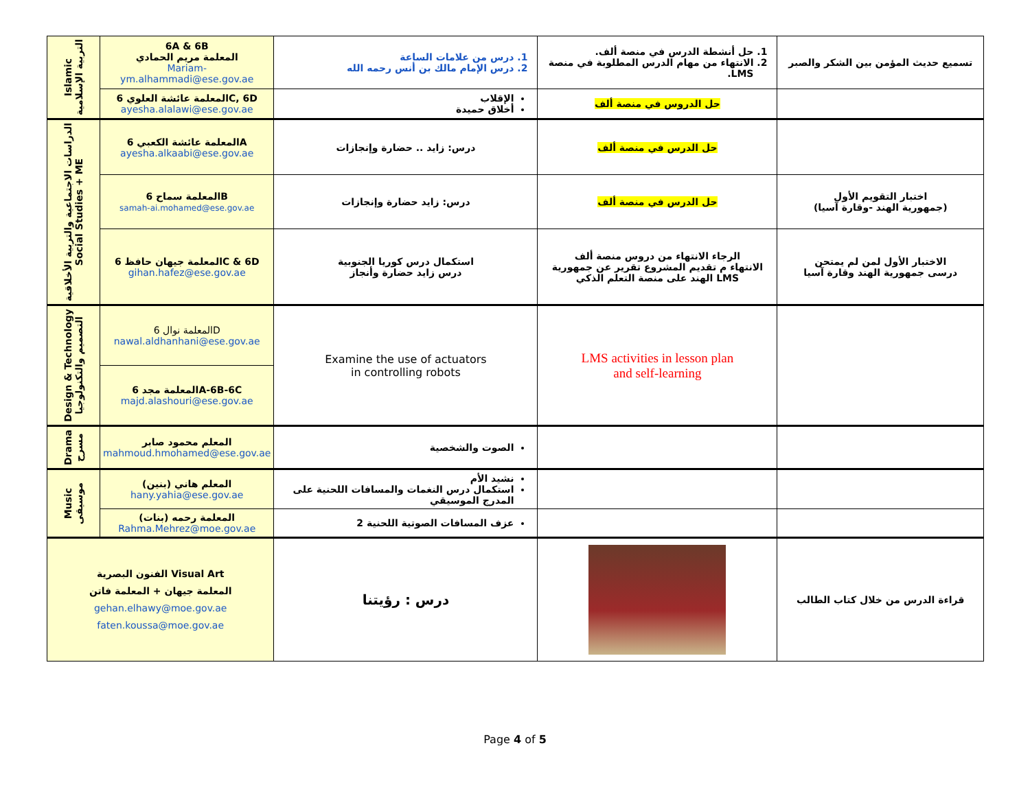| Islamic التربية الإسلامية | 6A & 6B المعلمة مريم الحمادي Mariam-ym.alhammadi@ese.gov.ae | 1. درس من علامات الساعة 2. درس الإمام مالك بن أنس رحمه الله | 1. حل أنشطة الدرس في منصة ألف. 2. الانتهاء من مهام الدرس المطلوبة في منصة LMS. | تسميع حديث المؤمن بين الشكر والصبر |
| | المعلمة عائشة العلوي 6C, 6D ayesha.alalawi@ese.gov.ae | الإقلاب أخلاق حميدة | حل الدروس في منصة ألف | |
| الدراسات الاجتماعية والتربية الأخلاقية Social Studies + ME | المعلمة عائشة الكعبي 6A ayesha.alkaabi@ese.gov.ae | درس: زايد .. حضارة وإنجازات | حل الدرس في منصة ألف | |
| | المعلمة سماح 6B samah-ai.mohamed@ese.gov.ae | درس: زايد حضارة وإنجازات | حل الدرس في منصة ألف | اختبار التقويم الأول (جمهورية الهند -وقارة آسيا) |
| | المعلمة جيهان حافظ 6C & 6D gihan.hafez@ese.gov.ae | استكمال درس كوريا الجنوبية درس زايد حضارة وأنجاز | الرجاء الانتهاء من دروس منصة ألف الانتهاء م تقديم المشروع تقرير عن جمهورية الهند على منصة التعلم الذكي LMS | الاختبار الأول لمن لم يمتحن درسى جمهورية الهند وقارة آسيا |
| Design & Technology التصميم والتكنولوجيا | المعلمة نوال 6D nawal.aldhanhani@ese.gov.ae | Examine the use of actuators in controlling robots | LMS activities in lesson plan and self-learning | |
| | المعلمة مجد 6A-6B-6C majd.alashouri@ese.gov.ae | | | |
| Drama مسرح | المعلم محمود صابر mahmoud.hmohamed@ese.gov.ae | الصوت والشخصية | | |
| Music موسيقى | المعلم هاني (بنين) hany.yahia@ese.gov.ae | نشيد الأم استكمال درس النغمات والمسافات اللحنية على المدرج الموسيقي | | |
| | المعلمة رحمه (بنات) Rahma.Mehrez@moe.gov.ae | عزف المسافات الصوتية اللحنية 2 | | |
| الفنون البصرية Visual Art المعلمة جيهان + المعلمة فاتن gehan.elhawy@moe.gov.ae faten.koussa@moe.gov.ae | | درس : رؤيتنا | | قراءة الدرس من خلال كتاب الطالب |
Page 4 of 5